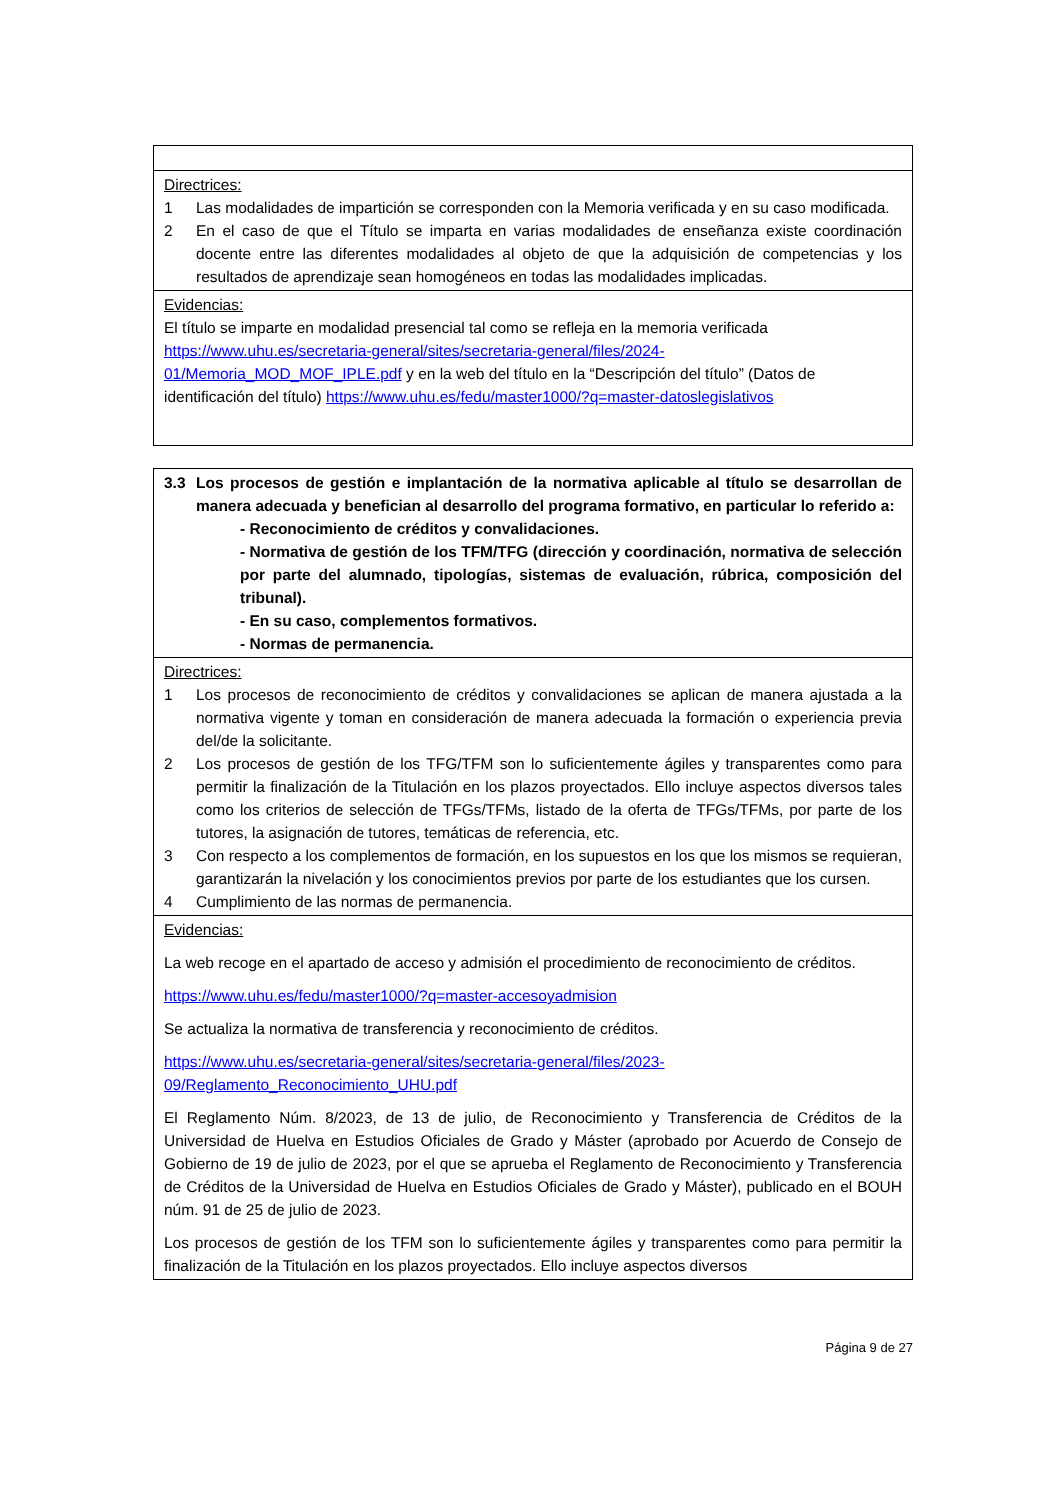| Directrices: 1 Las modalidades de impartición se corresponden con la Memoria verificada y en su caso modificada. 2 En el caso de que el Título se imparta en varias modalidades de enseñanza existe coordinación docente entre las diferentes modalidades al objeto de que la adquisición de competencias y los resultados de aprendizaje sean homogéneos en todas las modalidades implicadas. |
| Evidencias: El título se imparte en modalidad presencial tal como se refleja en la memoria verificada https://www.uhu.es/secretaria-general/sites/secretaria-general/files/2024-01/Memoria_MOD_MOF_IPLE.pdf y en la web del título en la “Descripción del título” (Datos de identificación del título) https://www.uhu.es/fedu/master1000/?q=master-datoslegislativos |
| 3.3 Los procesos de gestión e implantación de la normativa aplicable al título se desarrollan de manera adecuada y benefician al desarrollo del programa formativo, en particular lo referido a: - Reconocimiento de créditos y convalidaciones. - Normativa de gestión de los TFM/TFG (dirección y coordinación, normativa de selección por parte del alumnado, tipologías, sistemas de evaluación, rúbrica, composición del tribunal). - En su caso, complementos formativos. - Normas de permanencia. |
| Directrices: 1 Los procesos de reconocimiento de créditos y convalidaciones se aplican de manera ajustada a la normativa vigente y toman en consideración de manera adecuada la formación o experiencia previa del/de la solicitante. 2 Los procesos de gestión de los TFG/TFM son lo suficientemente ágiles y transparentes como para permitir la finalización de la Titulación en los plazos proyectados. Ello incluye aspectos diversos tales como los criterios de selección de TFGs/TFMs, listado de la oferta de TFGs/TFMs, por parte de los tutores, la asignación de tutores, temáticas de referencia, etc. 3 Con respecto a los complementos de formación, en los supuestos en los que los mismos se requieran, garantizarán la nivelación y los conocimientos previos por parte de los estudiantes que los cursen. 4 Cumplimiento de las normas de permanencia. |
| Evidencias: La web recoge en el apartado de acceso y admisión el procedimiento de reconocimiento de créditos. https://www.uhu.es/fedu/master1000/?q=master-accesoyadmision Se actualiza la normativa de transferencia y reconocimiento de créditos. https://www.uhu.es/secretaria-general/sites/secretaria-general/files/2023-09/Reglamento_Reconocimiento_UHU.pdf El Reglamento Núm. 8/2023, de 13 de julio, de Reconocimiento y Transferencia de Créditos de la Universidad de Huelva en Estudios Oficiales de Grado y Máster (aprobado por Acuerdo de Consejo de Gobierno de 19 de julio de 2023, por el que se aprueba el Reglamento de Reconocimiento y Transferencia de Créditos de la Universidad de Huelva en Estudios Oficiales de Grado y Máster), publicado en el BOUH núm. 91 de 25 de julio de 2023. Los procesos de gestión de los TFM son lo suficientemente ágiles y transparentes como para permitir la finalización de la Titulación en los plazos proyectados. Ello incluye aspectos diversos |
Página 9 de 27